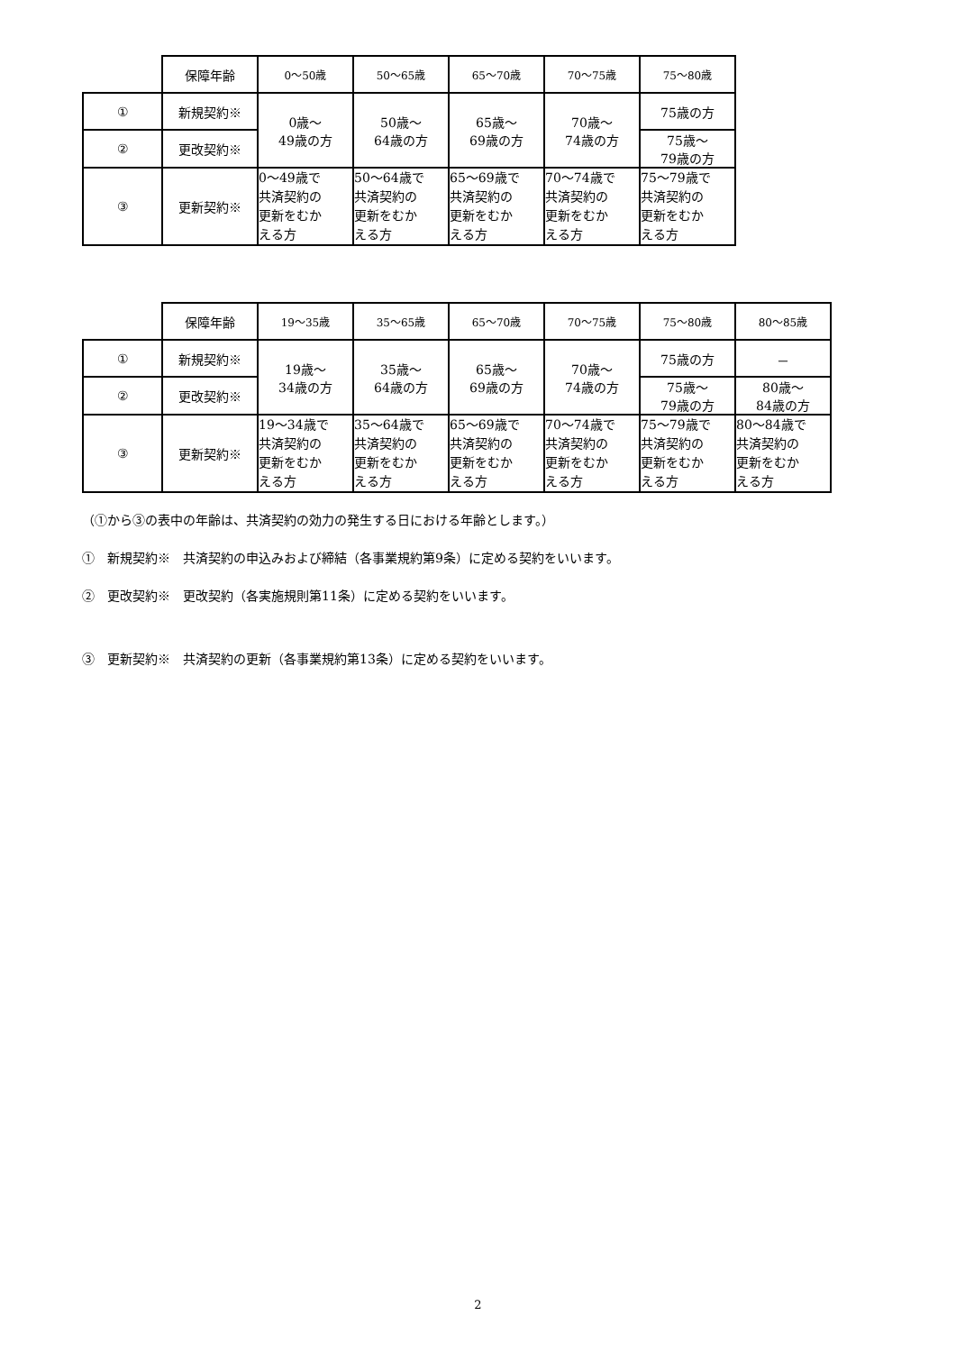| | 保障年齢 | 0～50歳 | 50～65歳 | 65～70歳 | 70～75歳 | 75～80歳 |
| ① | 新規契約※ | 0歳～ 49歳の方 | 50歳～ 64歳の方 | 65歳～ 69歳の方 | 70歳～ 74歳の方 | 75歳の方 |
| ② | 更改契約※ | | | | | 75歳～ 79歳の方 |
| ③ | 更新契約※ | 0～49歳で 共済契約の 更新をむか える方 | 50～64歳で 共済契約の 更新をむか える方 | 65～69歳で 共済契約の 更新をむか える方 | 70～74歳で 共済契約の 更新をむか える方 | 75～79歳で 共済契約の 更新をむか える方 |
| | 保障年齢 | 19～35歳 | 35～65歳 | 65～70歳 | 70～75歳 | 75～80歳 | 80～85歳 |
| ① | 新規契約※ | 19歳～ 34歳の方 | 35歳～ 64歳の方 | 65歳～ 69歳の方 | 70歳～ 74歳の方 | 75歳の方 | － |
| ② | 更改契約※ | | | | | 75歳～ 79歳の方 | 80歳～ 84歳の方 |
| ③ | 更新契約※ | 19～34歳で 共済契約の 更新をむか える方 | 35～64歳で 共済契約の 更新をむか える方 | 65～69歳で 共済契約の 更新をむか える方 | 70～74歳で 共済契約の 更新をむか える方 | 75～79歳で 共済契約の 更新をむか える方 | 80～84歳で 共済契約の 更新をむか える方 |
（①から③の表中の年齢は、共済契約の効力の発生する日における年齢とします。）
①　新規契約※　共済契約の申込みおよび締結（各事業規約第9条）に定める契約をいいます。
②　更改契約※　更改契約（各実施規則第11条）に定める契約をいいます。
③　更新契約※　共済契約の更新（各事業規約第13条）に定める契約をいいます。
2